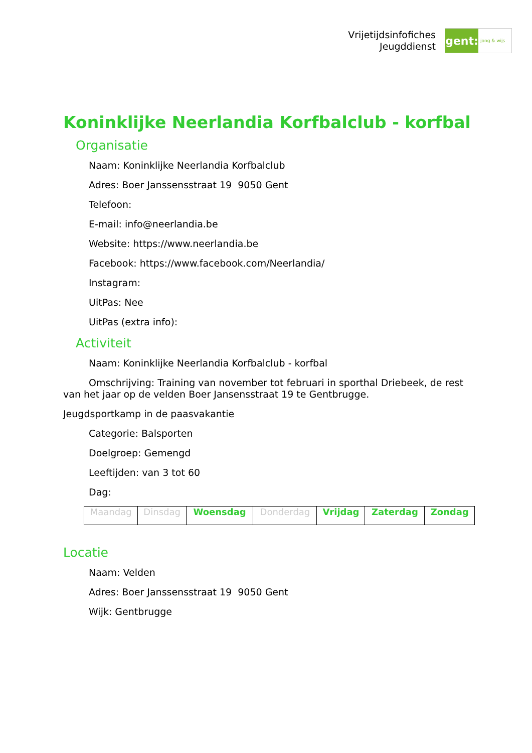Vrijetijdsinfofiches
Jeugddienst
gent:
jong & wijs
Koninklijke Neerlandia Korfbalclub - korfbal
Organisatie
Naam: Koninklijke Neerlandia Korfbalclub
Adres: Boer Janssensstraat 19 9050 Gent
Telefoon:
E-mail: info@neerlandia.be
Website: https://www.neerlandia.be
Facebook: https://www.facebook.com/Neerlandia/
Instagram:
UitPas: Nee
UitPas (extra info):
Activiteit
Naam: Koninklijke Neerlandia Korfbalclub - korfbal
Omschrijving: Training van november tot februari in sporthal Driebeek, de rest van het jaar op de velden Boer Jansensstraat 19 te Gentbrugge.
Jeugdsportkamp in de paasvakantie
Categorie: Balsporten
Doelgroep: Gemengd
Leeftijden: van 3 tot 60
Dag:
| Maandag | Dinsdag | Woensdag | Donderdag | Vrijdag | Zaterdag | Zondag |
Locatie
Naam: Velden
Adres: Boer Janssensstraat 19 9050 Gent
Wijk: Gentbrugge